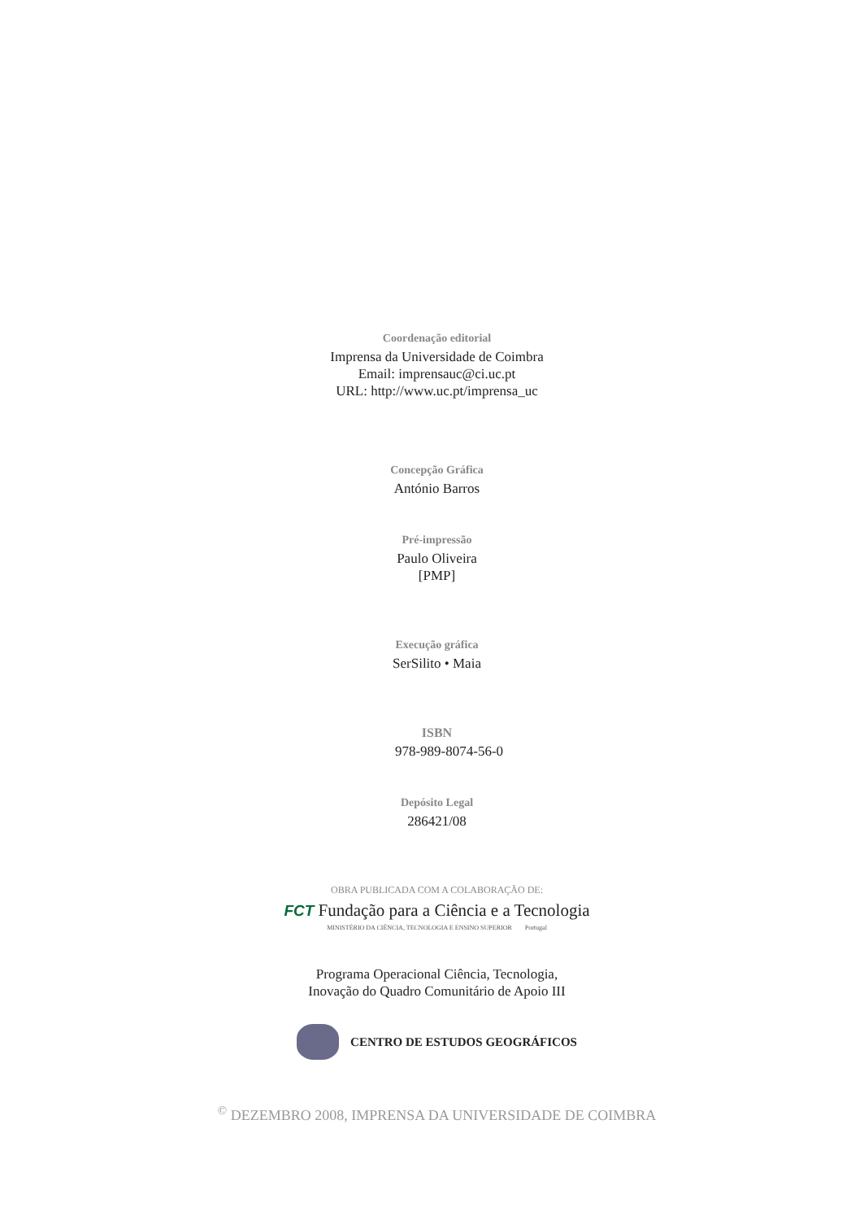Coordenação editorial
Imprensa da Universidade de Coimbra
Email: imprensauc@ci.uc.pt
URL: http://www.uc.pt/imprensa_uc
Concepção Gráfica
António Barros
Pré-impressão
Paulo Oliveira
[PMP]
Execução gráfica
SerSilito • Maia
ISBN
978-989-8074-56-0
Depósito Legal
286421/08
OBRA PUBLICADA COM A COLABORAÇÃO DE:
FCT Fundação para a Ciência e a Tecnologia
MINISTÉRIO DA CIÊNCIA, TECNOLOGIA E ENSINO SUPERIOR Portugal
Programa Operacional Ciência, Tecnologia,
Inovação do Quadro Comunitário de Apoio III
CENTRO DE ESTUDOS GEOGRÁFICOS
<sup>©</sup> DEZEMBRO 2008, IMPRENSA DA UNIVERSIDADE DE COIMBRA